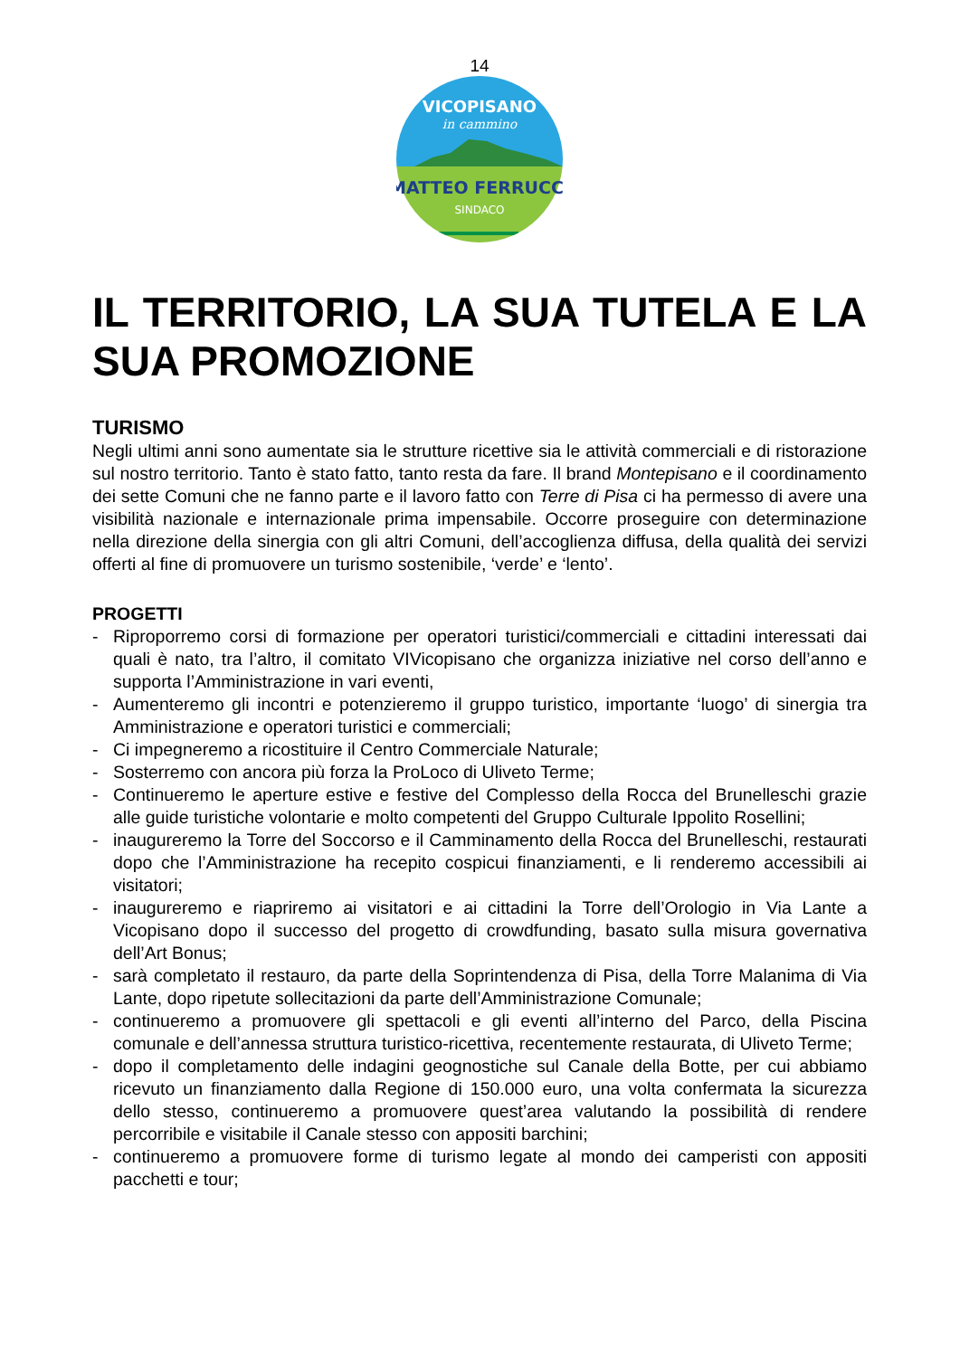14
VICOPISANO
in cammino
MATTEO FERRUCCI
SINDACO
IL TERRITORIO, LA SUA TUTELA E LA SUA PROMOZIONE
TURISMO
Negli ultimi anni sono aumentate sia le strutture ricettive sia le attività commerciali e di ristorazione sul nostro territorio. Tanto è stato fatto, tanto resta da fare. Il brand Montepisano e il coordinamento dei sette Comuni che ne fanno parte e il lavoro fatto con Terre di Pisa ci ha permesso di avere una visibilità nazionale e internazionale prima impensabile. Occorre proseguire con determinazione nella direzione della sinergia con gli altri Comuni, dell’accoglienza diffusa, della qualità dei servizi offerti al fine di promuovere un turismo sostenibile, ‘verde’ e ‘lento’.
PROGETTI
- Riproporremo corsi di formazione per operatori turistici/commerciali e cittadini interessati dai quali è nato, tra l’altro, il comitato VIVicopisano che organizza iniziative nel corso dell’anno e supporta l’Amministrazione in vari eventi,
- Aumenteremo gli incontri e potenzieremo il gruppo turistico, importante ‘luogo’ di sinergia tra Amministrazione e operatori turistici e commerciali;
- Ci impegneremo a ricostituire il Centro Commerciale Naturale;
- Sosterremo con ancora più forza la ProLoco di Uliveto Terme;
- Continueremo le aperture estive e festive del Complesso della Rocca del Brunelleschi grazie alle guide turistiche volontarie e molto competenti del Gruppo Culturale Ippolito Rosellini;
- inaugureremo la Torre del Soccorso e il Camminamento della Rocca del Brunelleschi, restaurati dopo che l’Amministrazione ha recepito cospicui finanziamenti, e li renderemo accessibili ai visitatori;
- inaugureremo e riapriremo ai visitatori e ai cittadini la Torre dell’Orologio in Via Lante a Vicopisano dopo il successo del progetto di crowdfunding, basato sulla misura governativa dell’Art Bonus;
- sarà completato il restauro, da parte della Soprintendenza di Pisa, della Torre Malanima di Via Lante, dopo ripetute sollecitazioni da parte dell’Amministrazione Comunale;
- continueremo a promuovere gli spettacoli e gli eventi all’interno del Parco, della Piscina comunale e dell’annessa struttura turistico-ricettiva, recentemente restaurata, di Uliveto Terme;
- dopo il completamento delle indagini geognostiche sul Canale della Botte, per cui abbiamo ricevuto un finanziamento dalla Regione di 150.000 euro, una volta confermata la sicurezza dello stesso, continueremo a promuovere quest’area valutando la possibilità di rendere percorribile e visitabile il Canale stesso con appositi barchini;
- continueremo a promuovere forme di turismo legate al mondo dei camperisti con appositi pacchetti e tour;